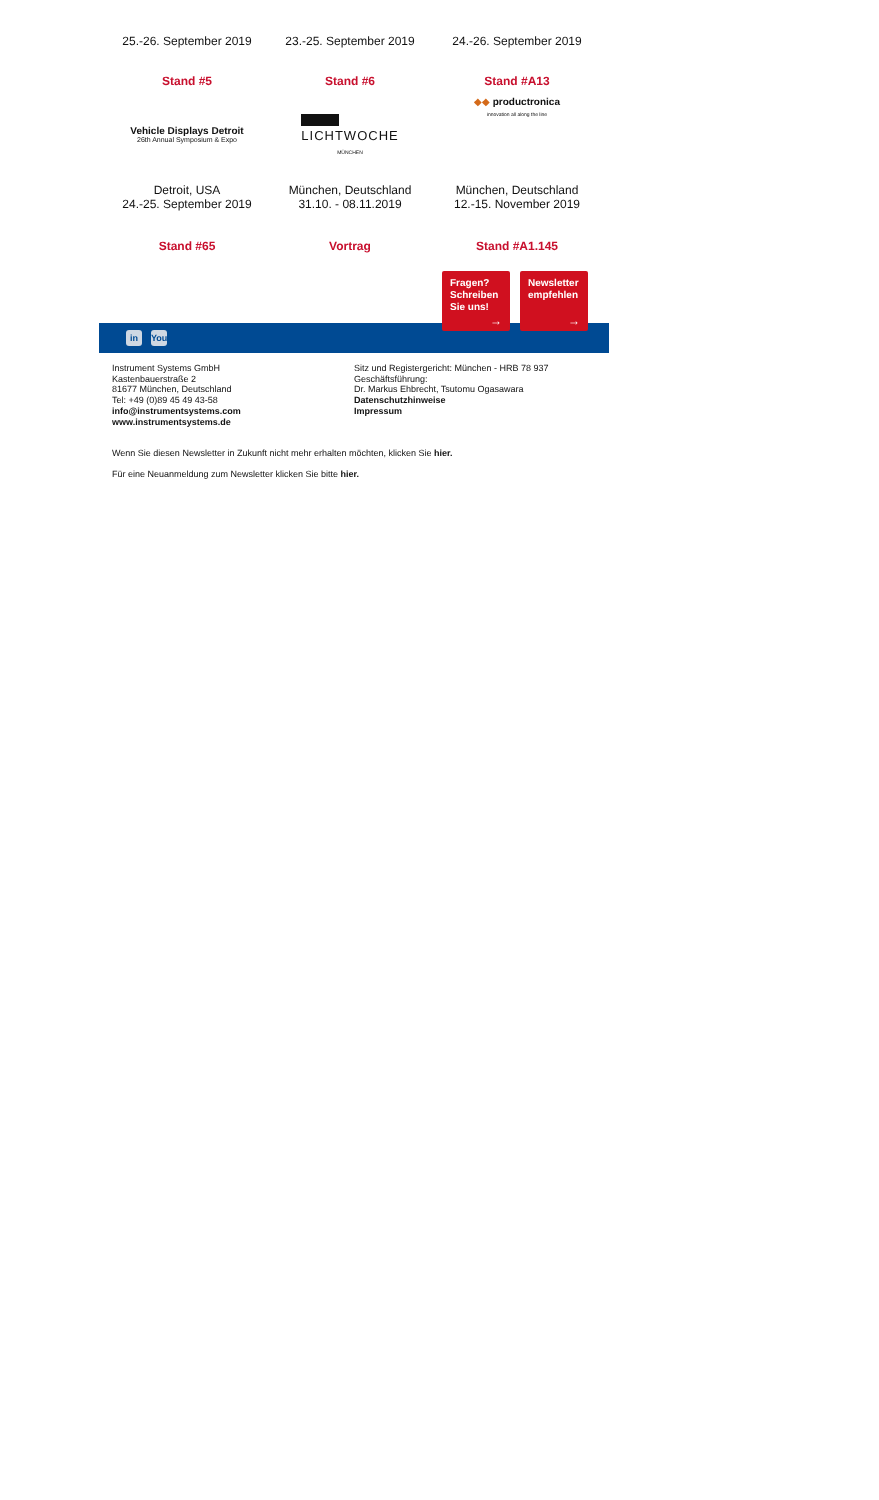| 25.-26. September 2019 | 23.-25. September 2019 | 24.-26. September 2019 |
| Stand #5 | Stand #6 | Stand #A13 |
| Vehicle Displays Detroit 26th Annual Symposium & Expo | LICHTWOCHE MÜNCHEN | ◆◆ productronica innovation all along the line |
| Detroit, USA 24.-25. September 2019 | München, Deutschland 31.10. - 08.11.2019 | München, Deutschland 12.-15. November 2019 |
| Stand #65 | Vortrag | Stand #A1.145 |
Fragen?
Schreiben
Sie uns!
→
Newsletter
empfehlen
→
in
You
Instrument Systems GmbH
Kastenbauerstraße 2
81677 München, Deutschland
Tel: +49 (0)89 45 49 43-58
info@instrumentsystems.com
www.instrumentsystems.de
Sitz und Registergericht: München - HRB 78 937
Geschäftsführung:
Dr. Markus Ehbrecht, Tsutomu Ogasawara
Datenschutzhinweise
Impressum
Wenn Sie diesen Newsletter in Zukunft nicht mehr erhalten möchten, klicken Sie hier.
Für eine Neuanmeldung zum Newsletter klicken Sie bitte hier.